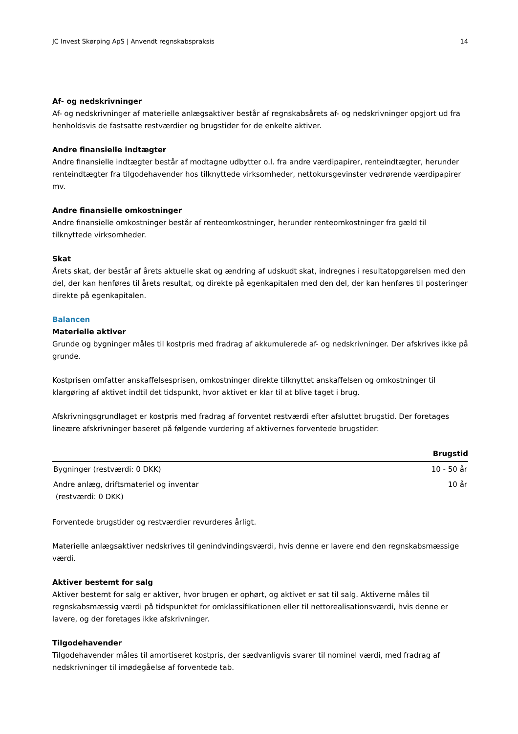JC Invest Skørping ApS | Anvendt regnskabspraksis 14
Af- og nedskrivninger
Af- og nedskrivninger af materielle anlægsaktiver består af regnskabsårets af- og nedskrivninger opgjort ud fra henholdsvis de fastsatte restværdier og brugstider for de enkelte aktiver.
Andre finansielle indtægter
Andre finansielle indtægter består af modtagne udbytter o.l. fra andre værdipapirer, renteindtægter, herunder renteindtægter fra tilgodehavender hos tilknyttede virksomheder, nettokursgevinster vedrørende værdipapirer mv.
Andre finansielle omkostninger
Andre finansielle omkostninger består af renteomkostninger, herunder renteomkostninger fra gæld til tilknyttede virksomheder.
Skat
Årets skat, der består af årets aktuelle skat og ændring af udskudt skat, indregnes i resultatopgørelsen med den del, der kan henføres til årets resultat, og direkte på egenkapitalen med den del, der kan henføres til posteringer direkte på egenkapitalen.
Balancen
Materielle aktiver
Grunde og bygninger måles til kostpris med fradrag af akkumulerede af- og nedskrivninger. Der afskrives ikke på grunde.
Kostprisen omfatter anskaffelsesprisen, omkostninger direkte tilknyttet anskaffelsen og omkostninger til klargøring af aktivet indtil det tidspunkt, hvor aktivet er klar til at blive taget i brug.
Afskrivningsgrundlaget er kostpris med fradrag af forventet restværdi efter afsluttet brugstid. Der foretages lineære afskrivninger baseret på følgende vurdering af aktivernes forventede brugstider:
| | Brugstid |
| --- | --- |
| Bygninger (restværdi: 0 DKK) | 10 - 50 år |
| Andre anlæg, driftsmateriel og inventar (restværdi: 0 DKK) | 10 år |
Forventede brugstider og restværdier revurderes årligt.
Materielle anlægsaktiver nedskrives til genindvindingsværdi, hvis denne er lavere end den regnskabsmæssige værdi.
Aktiver bestemt for salg
Aktiver bestemt for salg er aktiver, hvor brugen er ophørt, og aktivet er sat til salg. Aktiverne måles til regnskabsmæssig værdi på tidspunktet for omklassifikationen eller til nettorealisationsværdi, hvis denne er lavere, og der foretages ikke afskrivninger.
Tilgodehavender
Tilgodehavender måles til amortiseret kostpris, der sædvanligvis svarer til nominel værdi, med fradrag af nedskrivninger til imødegåelse af forventede tab.